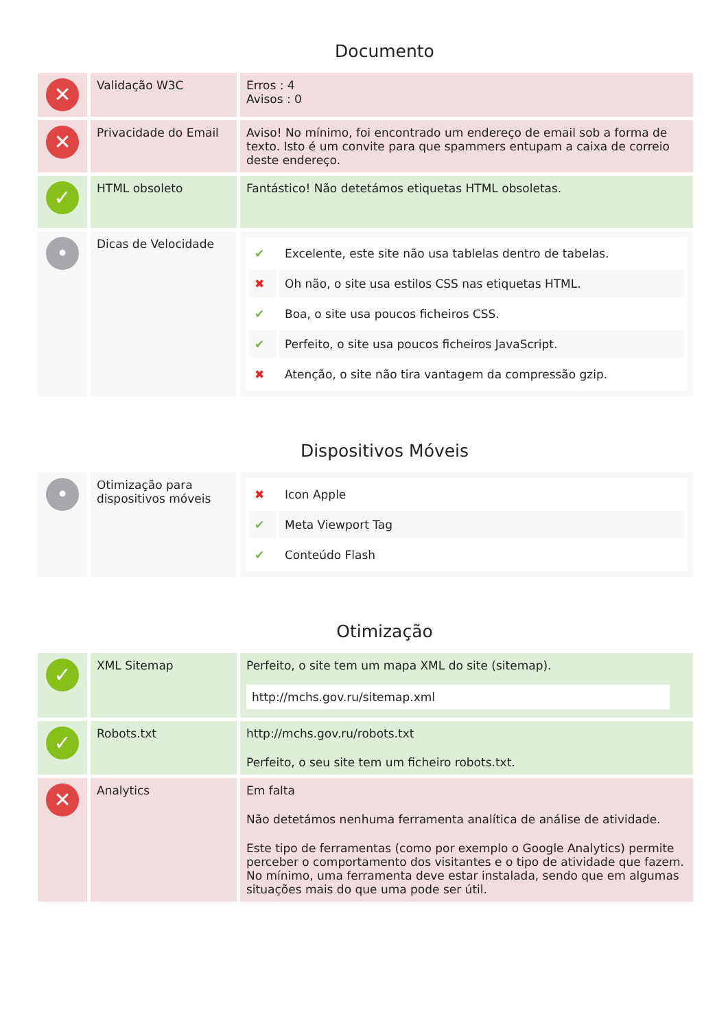Documento
| ✕ | Validação W3C | Erros : 4 Avisos : 0 |
| ✕ | Privacidade do Email | Aviso! No mínimo, foi encontrado um endereço de email sob a forma de texto. Isto é um convite para que spammers entupam a caixa de correio deste endereço. |
| ✓ | HTML obsoleto | Fantástico! Não detetámos etiquetas HTML obsoletas. |
| • | Dicas de Velocidade | / ✔ / Excelente, este site não usa tablelas dentro de tabelas. / / ✖ / Oh não, o site usa estilos CSS nas etiquetas HTML. / / ✔ / Boa, o site usa poucos ficheiros CSS. / / ✔ / Perfeito, o site usa poucos ficheiros JavaScript. / / ✖ / Atenção, o site não tira vantagem da compressão gzip. / |
Dispositivos Móveis
| • | Otimização para dispositivos móveis | / ✖ / Icon Apple / / ✔ / Meta Viewport Tag / / ✔ / Conteúdo Flash / |
Otimização
| ✓ | XML Sitemap | Perfeito, o site tem um mapa XML do site (sitemap). http://mchs.gov.ru/sitemap.xml |
| ✓ | Robots.txt | http://mchs.gov.ru/robots.txt Perfeito, o seu site tem um ficheiro robots.txt. |
| ✕ | Analytics | Em falta Não detetámos nenhuma ferramenta analítica de análise de atividade. Este tipo de ferramentas (como por exemplo o Google Analytics) permite perceber o comportamento dos visitantes e o tipo de atividade que fazem. No mínimo, uma ferramenta deve estar instalada, sendo que em algumas situações mais do que uma pode ser útil. |